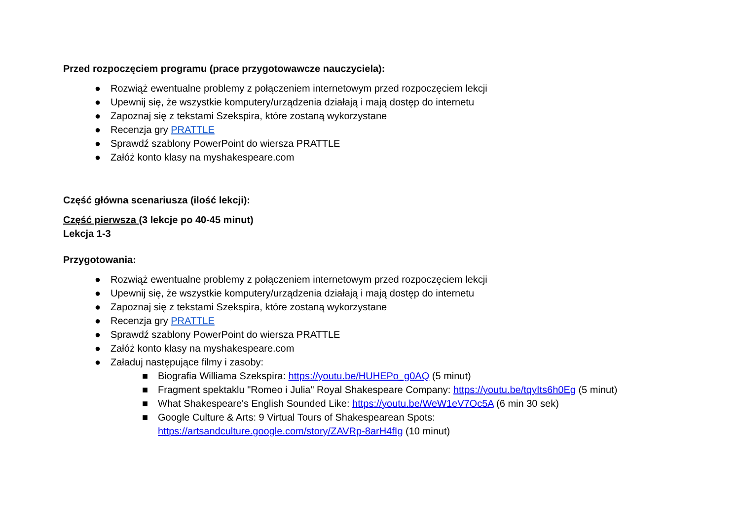Przed rozpoczęciem programu (prace przygotowawcze nauczyciela):
● Rozwiąż ewentualne problemy z połączeniem internetowym przed rozpoczęciem lekcji
● Upewnij się, że wszystkie komputery/urządzenia działają i mają dostęp do internetu
● Zapoznaj się z tekstami Szekspira, które zostaną wykorzystane
● Recenzja gry PRATTLE
● Sprawdź szablony PowerPoint do wiersza PRATTLE
● Załóż konto klasy na myshakespeare.com
Część główna scenariusza (ilość lekcji):
Część pierwsza (3 lekcje po 40-45 minut)
Lekcja 1-3
Przygotowania:
● Rozwiąż ewentualne problemy z połączeniem internetowym przed rozpoczęciem lekcji
● Upewnij się, że wszystkie komputery/urządzenia działają i mają dostęp do internetu
● Zapoznaj się z tekstami Szekspira, które zostaną wykorzystane
● Recenzja gry PRATTLE
● Sprawdź szablony PowerPoint do wiersza PRATTLE
● Załóż konto klasy na myshakespeare.com
● Załaduj następujące filmy i zasoby:
■ Biografia Williama Szekspira: https://youtu.be/HUHEPo_g0AQ (5 minut)
■ Fragment spektaklu "Romeo i Julia" Royal Shakespeare Company: https://youtu.be/tqyIts6h0Eg (5 minut)
■ What Shakespeare's English Sounded Like: https://youtu.be/WeW1eV7Oc5A (6 min 30 sek)
■ Google Culture & Arts: 9 Virtual Tours of Shakespearean Spots:
https://artsandculture.google.com/story/ZAVRp-8arH4fIg (10 minut)